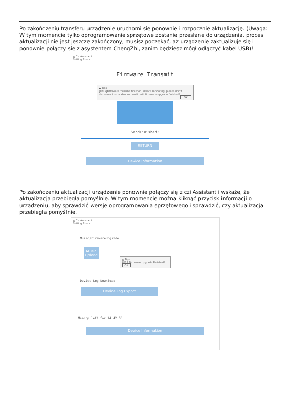Po zakończeniu transferu urządzenie uruchomi się ponownie i rozpocznie aktualizację. (Uwaga: W tym momencie tylko oprogramowanie sprzętowe zostanie przesłane do urządzenia, proces aktualizacji nie jest jeszcze zakończony, musisz poczekać, aż urządzenie zaktualizuje się i ponownie połączy się z asystentem ChengZhi, zanim będziesz mógł odłączyć kabel USB)!
▲ Czi Assistant
Setting About
Firmware Transmit
▲ Tips
[LP35]Firmware transmit finished, device rebooting, please don't disconnect usb-cable and wait until firmware upgrade finished!
OK
SendFinished!
RETURN
Device Information
Po zakończeniu aktualizacji urządzenie ponownie połączy się z czi Assistant i wskaże, że aktualizacja przebiegła pomyślnie. W tym momencie można kliknąć przycisk informacji o urządzeniu, aby sprawdzić wersję oprogramowania sprzętowego i sprawdzić, czy aktualizacja przebiegła pomyślnie.
▲ Czi Assistant
Setting About
Music/FirmwareUpgrade
Music Upload
▲ Tips
LP35 Firmware Upgrade Finished! OK
Device Log Download
Device Log Export
Memory left for 14.42 GB
Device Information